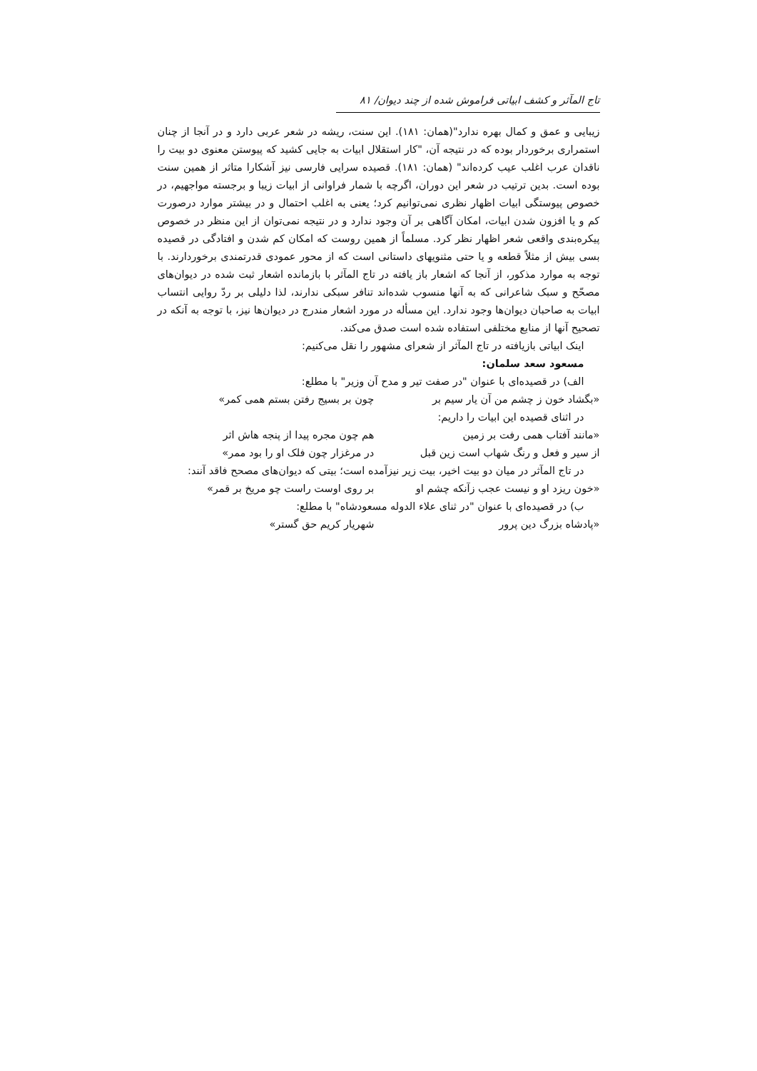تاج المآثر و کشف ابیاتی فراموش شده از چند دیوان/ ۸۱
زیبایی و عمق و کمال بهره ندارد"(همان: ۱۸۱). این سنت، ریشه در شعر عربی دارد و در آنجا از چنان استمراری برخوردار بوده که در نتیجه آن، "کار استقلال ابیات به جایی کشید که پیوستن معنوی دو بیت را ناقدان عرب اغلب عیب کرده‌اند" (همان: ۱۸۱). قصیده سرایی فارسی نیز آشکارا متاثر از همین سنت بوده است. بدین ترتیب در شعر این دوران، اگرچه با شمار فراوانی از ابیات زیبا و برجسته مواجهیم، در خصوص پیوستگی ابیات اظهار نظری نمی‌توانیم کرد؛ یعنی به اغلب احتمال و در بیشتر موارد درصورت کم و یا افزون شدن ابیات، امکان آگاهی بر آن وجود ندارد و در نتیجه نمی‌توان از این منظر در خصوص پیکره‌بندی واقعی شعر اظهار نظر کرد. مسلماً از همین روست که امکان کم شدن و افتادگی در قصیده بسی بیش از مثلاً قطعه و یا حتی مثنویهای داستانی است که از محور عمودی قدرتمندی برخوردارند. با توجه به موارد مذکور، از آنجا که اشعار باز یافته در تاج المآثر با بازمانده اشعار ثبت شده در دیوان‌های مصحّح و سبک شاعرانی که به آنها منسوب شده‌اند تنافر سبکی ندارند، لذا دلیلی بر ردّ روایی انتساب ابیات به صاحبان دیوان‌ها وجود ندارد. این مسأله در مورد اشعار مندرج در دیوان‌ها نیز، با توجه به آنکه در تصحیح آنها از منابع مختلفی استفاده شده است صدق می‌کند.
اینک ابیاتی بازیافته در تاج المآثر از شعرای مشهور را نقل می‌کنیم:
مسعود سعد سلمان:
الف) در قصیده‌ای با عنوان "در صفت تیر و مدح آن وزیر" با مطلع:
«بگشاد خون ز چشم من آن یار سیم بر چون بر بسیج رفتن بستم همی کمر»
در اثنای قصیده این ابیات را داریم:
«مانند آفتاب همی رفت بر زمین هم چون مجره پیدا از پنجه هاش اثر
از سیر و فعل و رنگ شهاب است زین قبل در مرغزار چون فلک او را بود ممر»
در تاج المآثر در میان دو بیت اخیر، بیت زیر نیزآمده است؛ بیتی که دیوان‌های مصحح فاقد آنند:
«خون ریزد او و نیست عجب زآنکه چشم او بر روی اوست راست چو مریخ بر قمر»
ب) در قصیده‌ای با عنوان "در ثنای علاء الدوله مسعودشاه" با مطلع:
«پادشاه بزرگ دین پرور شهریار کریم حق گستر»